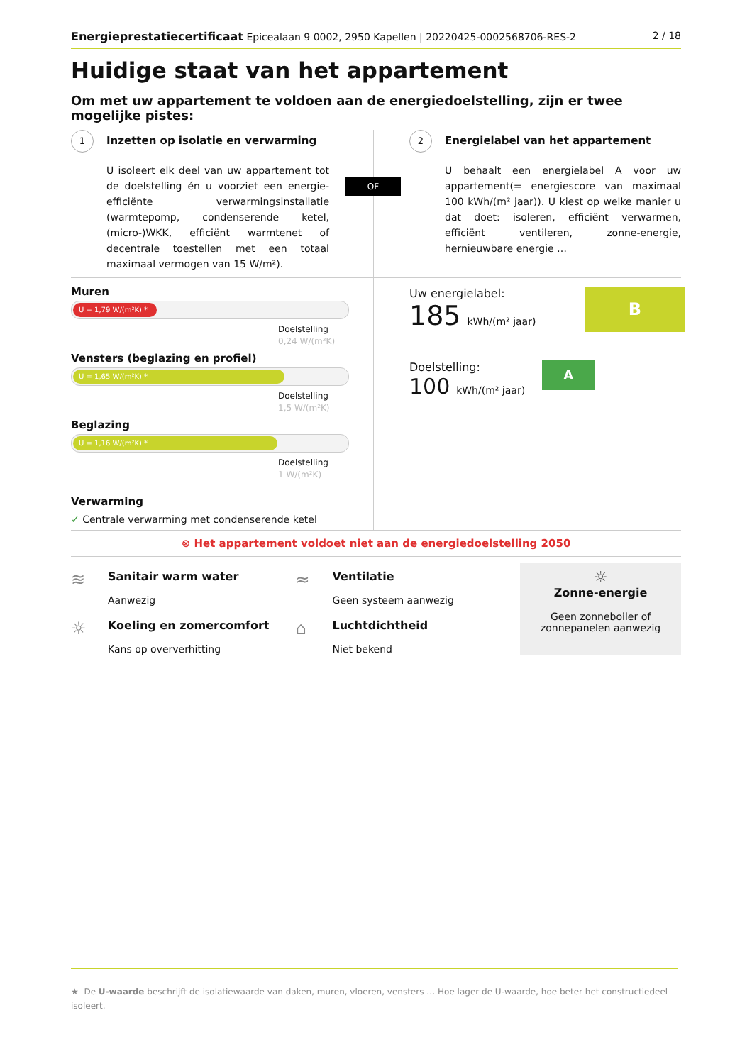Energieprestatiecertificaat Epicealaan 9 0002, 2950 Kapellen | 20220425-0002568706-RES-2
2 / 18
Huidige staat van het appartement
Om met uw appartement te voldoen aan de energiedoelstelling, zijn er twee mogelijke pistes:
1 Inzetten op isolatie en verwarming
U isoleert elk deel van uw appartement tot de doelstelling én u voorziet een energie-efficiënte verwarmingsinstallatie (warmtepomp, condenserende ketel, (micro-)WKK, efficiënt warmtenet of decentrale toestellen met een totaal maximaal vermogen van 15 W/m²).
2 Energielabel van het appartement
U behaalt een energielabel A voor uw appartement(= energiescore van maximaal 100 kWh/(m² jaar)). U kiest op welke manier u dat doet: isoleren, efficiënt verwarmen, efficiënt ventileren, zonne-energie, hernieuwbare energie …
OF
Muren
U = 1,79 W/(m²K) *
Doelstelling
0,24 W/(m²K)
Vensters (beglazing en profiel)
U = 1,65 W/(m²K) *
Doelstelling
1,5 W/(m²K)
Beglazing
U = 1,16 W/(m²K) *
Doelstelling
1 W/(m²K)
Verwarming
✓ Centrale verwarming met condenserende ketel
Uw energielabel:
185 kWh/(m² jaar)
B
Doelstelling:
100 kWh/(m² jaar)
A
⊗ Het appartement voldoet niet aan de energiedoelstelling 2050
≋
Sanitair warm water
Aanwezig
☼
Koeling en zomercomfort
Kans op oververhitting
≈
Ventilatie
Geen systeem aanwezig
⌂
Luchtdichtheid
Niet bekend
☼
Zonne-energie
Geen zonneboiler of
zonnepanelen aanwezig
★ De U-waarde beschrijft de isolatiewaarde van daken, muren, vloeren, vensters … Hoe lager de U-waarde, hoe beter het constructiedeel isoleert.